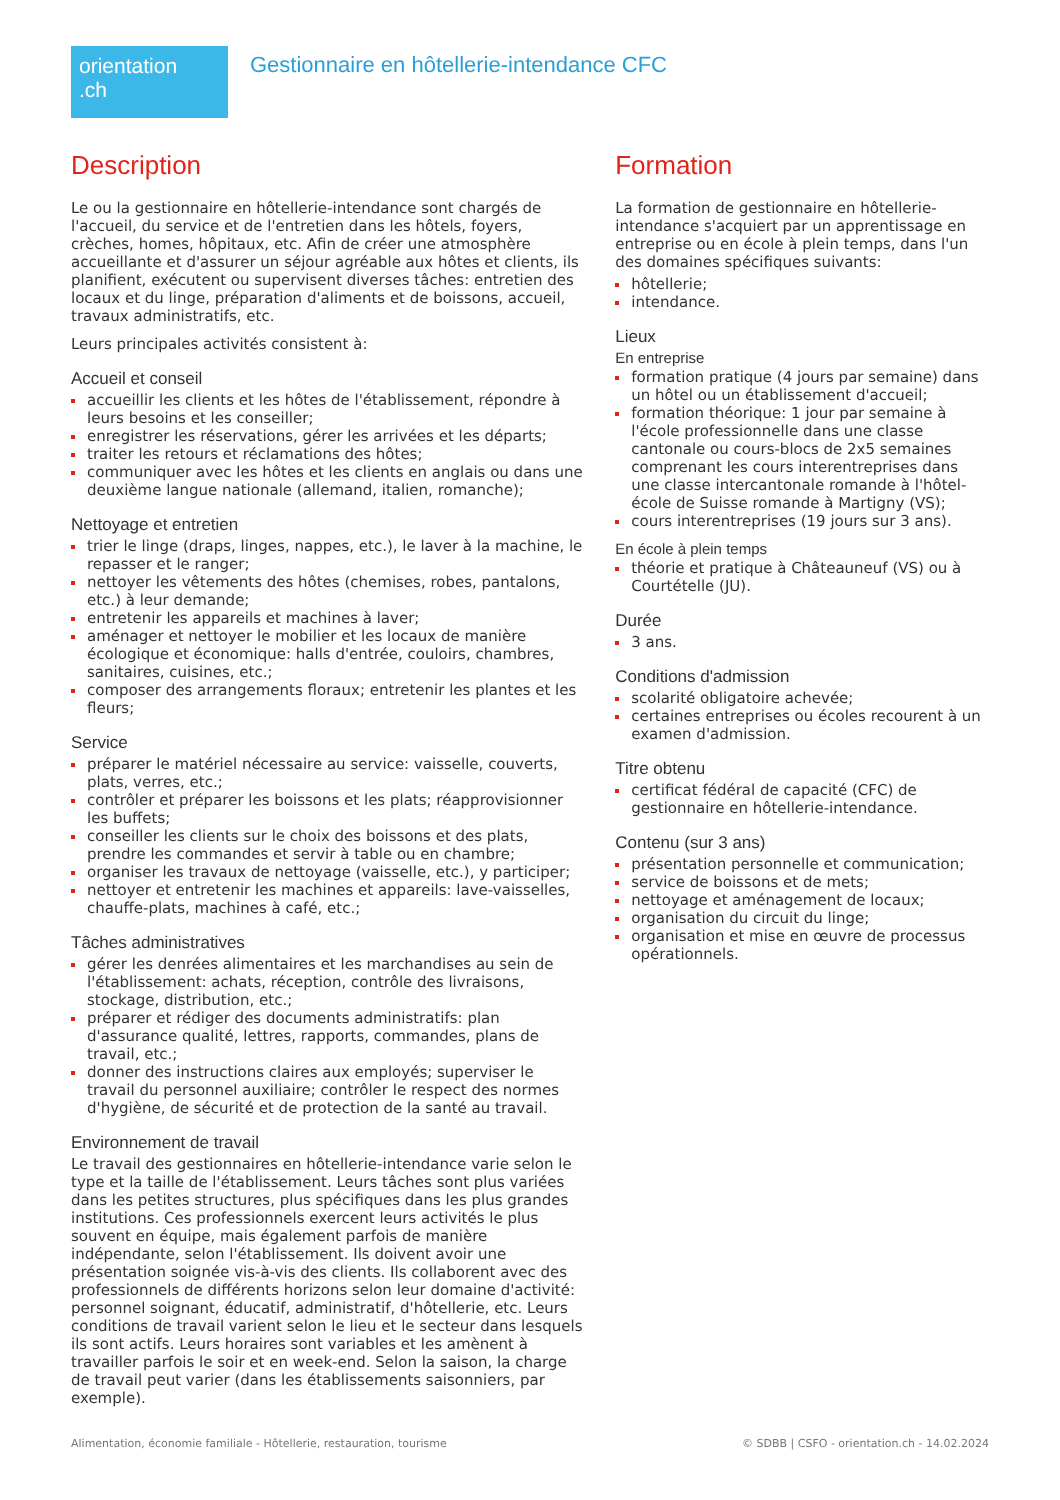orientation
.ch
Gestionnaire en hôtellerie-intendance CFC
Description
Le ou la gestionnaire en hôtellerie-intendance sont chargés de l'accueil, du service et de l'entretien dans les hôtels, foyers, crèches, homes, hôpitaux, etc. Afin de créer une atmosphère accueillante et d'assurer un séjour agréable aux hôtes et clients, ils planifient, exécutent ou supervisent diverses tâches: entretien des locaux et du linge, préparation d'aliments et de boissons, accueil, travaux administratifs, etc.
Leurs principales activités consistent à:
Accueil et conseil
accueillir les clients et les hôtes de l'établissement, répondre à leurs besoins et les conseiller;
enregistrer les réservations, gérer les arrivées et les départs;
traiter les retours et réclamations des hôtes;
communiquer avec les hôtes et les clients en anglais ou dans une deuxième langue nationale (allemand, italien, romanche);
Nettoyage et entretien
trier le linge (draps, linges, nappes, etc.), le laver à la machine, le repasser et le ranger;
nettoyer les vêtements des hôtes (chemises, robes, pantalons, etc.) à leur demande;
entretenir les appareils et machines à laver;
aménager et nettoyer le mobilier et les locaux de manière écologique et économique: halls d'entrée, couloirs, chambres, sanitaires, cuisines, etc.;
composer des arrangements floraux; entretenir les plantes et les fleurs;
Service
préparer le matériel nécessaire au service: vaisselle, couverts, plats, verres, etc.;
contrôler et préparer les boissons et les plats; réapprovisionner les buffets;
conseiller les clients sur le choix des boissons et des plats, prendre les commandes et servir à table ou en chambre;
organiser les travaux de nettoyage (vaisselle, etc.), y participer;
nettoyer et entretenir les machines et appareils: lave-vaisselles, chauffe-plats, machines à café, etc.;
Tâches administratives
gérer les denrées alimentaires et les marchandises au sein de l'établissement: achats, réception, contrôle des livraisons, stockage, distribution, etc.;
préparer et rédiger des documents administratifs: plan d'assurance qualité, lettres, rapports, commandes, plans de travail, etc.;
donner des instructions claires aux employés; superviser le travail du personnel auxiliaire; contrôler le respect des normes d'hygiène, de sécurité et de protection de la santé au travail.
Environnement de travail
Le travail des gestionnaires en hôtellerie-intendance varie selon le type et la taille de l'établissement. Leurs tâches sont plus variées dans les petites structures, plus spécifiques dans les plus grandes institutions. Ces professionnels exercent leurs activités le plus souvent en équipe, mais également parfois de manière indépendante, selon l'établissement. Ils doivent avoir une présentation soignée vis-à-vis des clients. Ils collaborent avec des professionnels de différents horizons selon leur domaine d'activité: personnel soignant, éducatif, administratif, d'hôtellerie, etc. Leurs conditions de travail varient selon le lieu et le secteur dans lesquels ils sont actifs. Leurs horaires sont variables et les amènent à travailler parfois le soir et en week-end. Selon la saison, la charge de travail peut varier (dans les établissements saisonniers, par exemple).
Formation
La formation de gestionnaire en hôtellerie-intendance s'acquiert par un apprentissage en entreprise ou en école à plein temps, dans l'un des domaines spécifiques suivants:
hôtellerie;
intendance.
Lieux
En entreprise
formation pratique (4 jours par semaine) dans un hôtel ou un établissement d'accueil;
formation théorique: 1 jour par semaine à l'école professionnelle dans une classe cantonale ou cours-blocs de 2x5 semaines comprenant les cours interentreprises dans une classe intercantonale romande à l'hôtel-école de Suisse romande à Martigny (VS);
cours interentreprises (19 jours sur 3 ans).
En école à plein temps
théorie et pratique à Châteauneuf (VS) ou à Courtételle (JU).
Durée
3 ans.
Conditions d'admission
scolarité obligatoire achevée;
certaines entreprises ou écoles recourent à un examen d'admission.
Titre obtenu
certificat fédéral de capacité (CFC) de gestionnaire en hôtellerie-intendance.
Contenu (sur 3 ans)
présentation personnelle et communication;
service de boissons et de mets;
nettoyage et aménagement de locaux;
organisation du circuit du linge;
organisation et mise en œuvre de processus opérationnels.
Alimentation, économie familiale - Hôtellerie, restauration, tourisme © SDBB | CSFO - orientation.ch - 14.02.2024